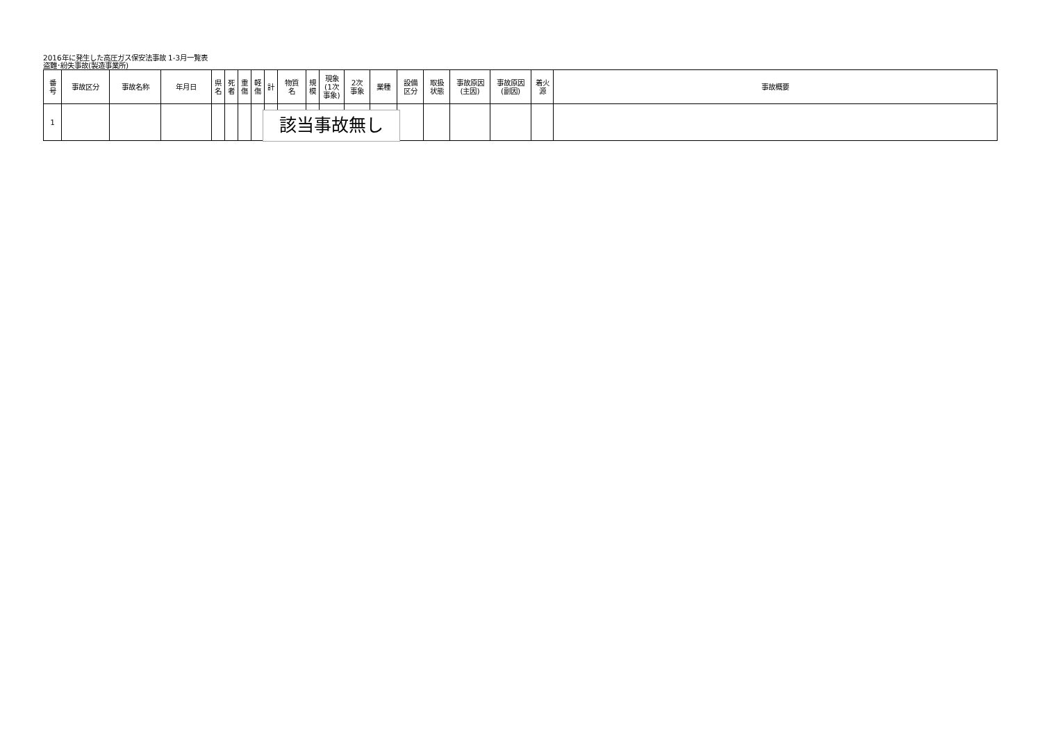2016年に発生した高圧ガス保安法事故 1-3月一覧表
盗難･紛失事故(製造事業所)
| 番 号 | 事故区分 | 事故名称 | 年月日 | 県 名 | 死 者 | 重 傷 | 軽 傷 | 計 | 物質 名 | 規 模 | 現象 (1次 事象) | 2次 事象 | 業種 | 設備 区分 | 取扱 状態 | 事故原因 (主因) | 事故原因 (副因) | 着火 源 | 事故概要 |
| --- | --- | --- | --- | --- | --- | --- | --- | --- | --- | --- | --- | --- | --- | --- | --- | --- | --- | --- | --- |
| 1 | | | | | | | | | | | | | | | | | | | |
該当事故無し